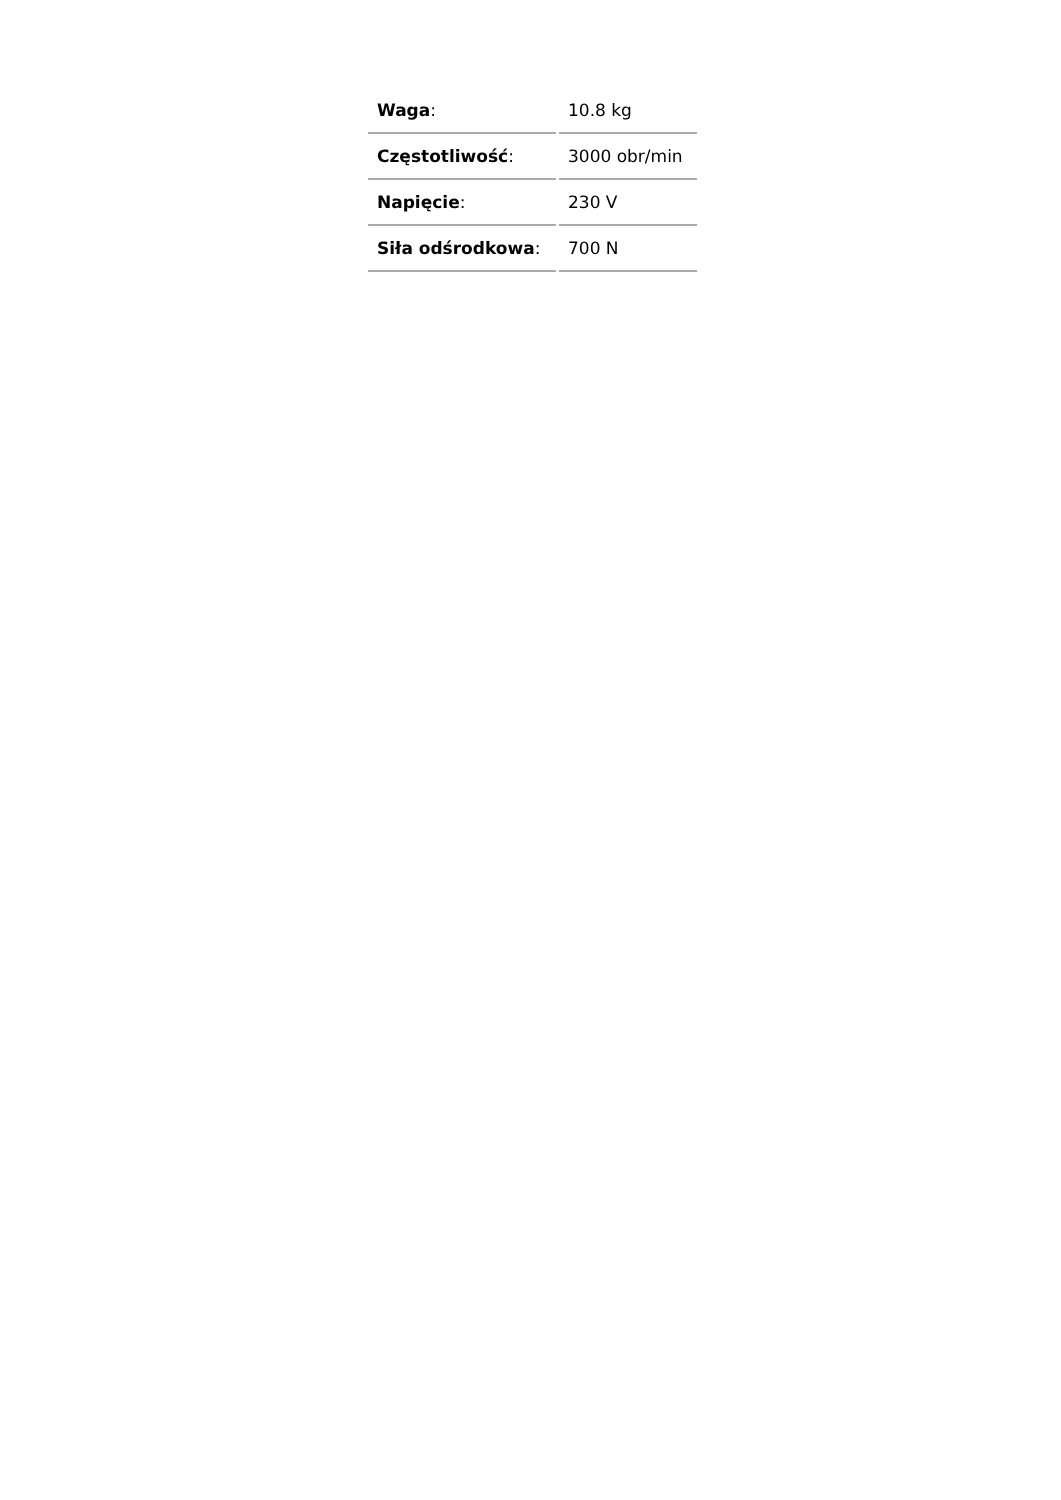| Waga : | 10.8 kg |
| Częstotliwość : | 3000 obr/min |
| Napięcie : | 230 V |
| Siła odśrodkowa : | 700 N |